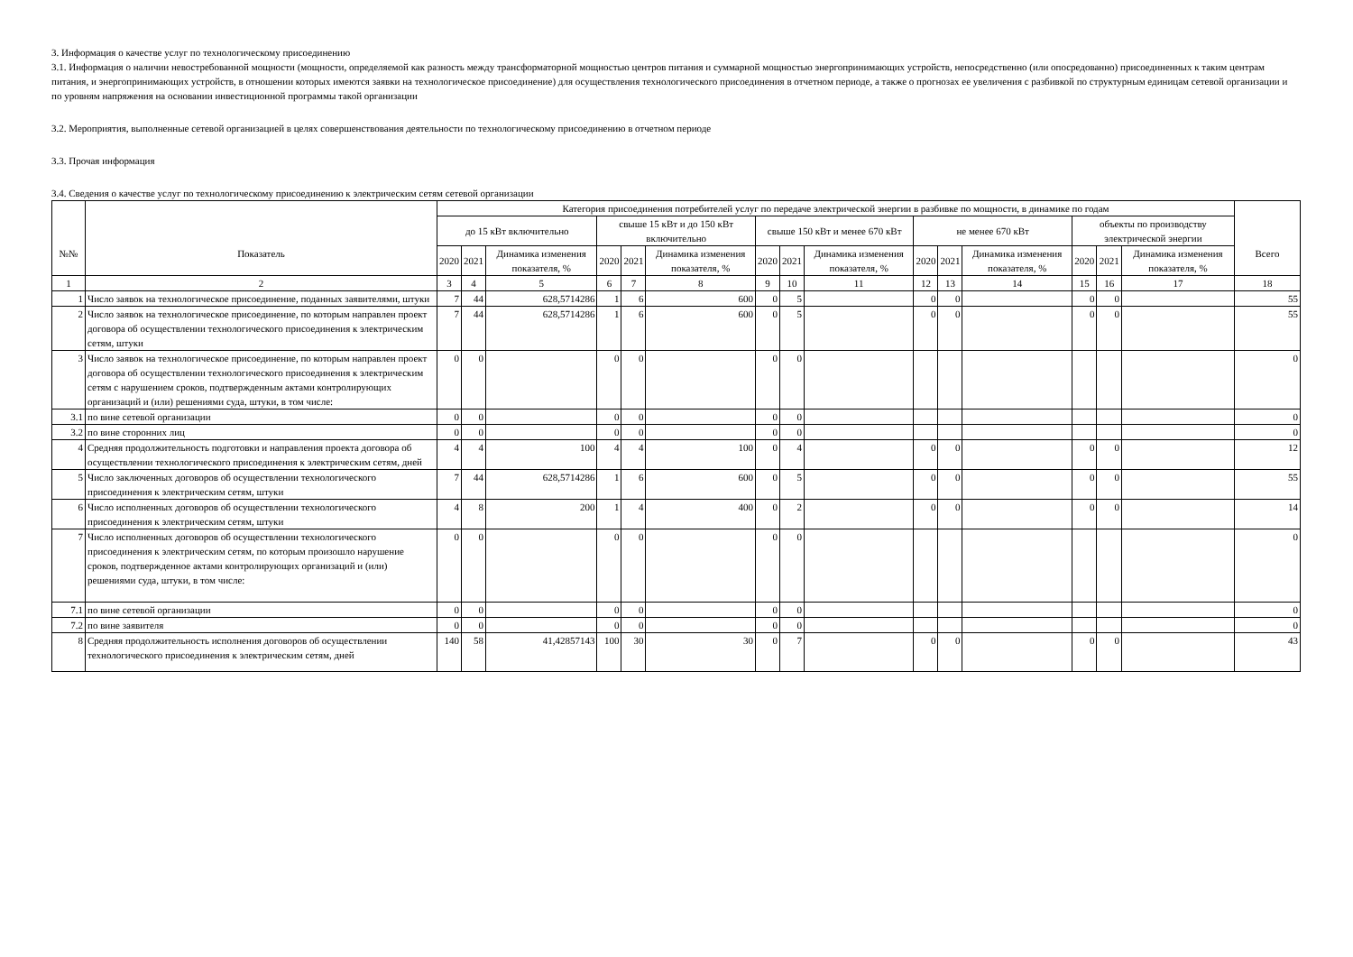3. Информация о качестве услуг по технологическому присоединению
3.1. Информация о наличии невостребованной мощности (мощности, определяемой как разность между трансформаторной мощностью центров питания и суммарной мощностью энергопринимающих устройств, непосредственно (или опосредованно) присоединенных к таким центрам питания, и энергопринимающих устройств, в отношении которых имеются заявки на технологическое присоединение) для осуществления технологического присоединения в отчетном периоде, а также о прогнозах ее увеличения с разбивкой по структурным единицам сетевой организации и по уровням напряжения на основании инвестиционной программы такой организации
3.2. Мероприятия, выполненные сетевой организацией в целях совершенствования деятельности по технологическому присоединению в отчетном периоде
3.3. Прочая информация
3.4. Сведения о качестве услуг по технологическому присоединению к электрическим сетям сетевой организации
| №№ | Показатель | Категория присоединения потребителей услуг по передаче электрической энергии в разбивке по мощности, в динамике по годам | | | | | | | | | | | | | | | Всего |
| --- | --- | --- | --- | --- | --- | --- | --- | --- | --- | --- | --- | --- | --- | --- | --- | --- | --- |
| | | до 15 кВт включительно | | | свыше 15 кВт и до 150 кВт включительно | | | свыше 150 кВт и менее 670 кВт | | | не менее 670 кВт | | | объекты по производству электрической энергии | | | |
| | | 2020 | 2021 | Динамика изменения показателя, % | 2020 | 2021 | Динамика изменения показателя, % | 2020 | 2021 | Динамика изменения показателя, % | 2020 | 2021 | Динамика изменения показателя, % | 2020 | 2021 | Динамика изменения показателя, % | |
| 1 | 2 | 3 | 4 | 5 | 6 | 7 | 8 | 9 | 10 | 11 | 12 | 13 | 14 | 15 | 16 | 17 | 18 |
| 1 | Число заявок на технологическое присоединение, поданных заявителями, штуки | 7 | 44 | 628,5714286 | 1 | 6 | 600 | 0 | 5 | | 0 | 0 | | 0 | 0 | | 55 |
| 2 | Число заявок на технологическое присоединение, по которым направлен проект договора об осуществлении технологического присоединения к электрическим сетям, штуки | 7 | 44 | 628,5714286 | 1 | 6 | 600 | 0 | 5 | | 0 | 0 | | 0 | 0 | | 55 |
| 3 | Число заявок на технологическое присоединение, по которым направлен проект договора об осуществлении технологического присоединения к электрическим сетям с нарушением сроков, подтвержденным актами контролирующих организаций и (или) решениями суда, штуки, в том числе: | 0 | 0 | | 0 | 0 | | 0 | 0 | | | | | | | | 0 |
| 3.1 | по вине сетевой организации | 0 | 0 | | 0 | 0 | | 0 | 0 | | | | | | | | 0 |
| 3.2 | по вине сторонних лиц | 0 | 0 | | 0 | 0 | | 0 | 0 | | | | | | | | 0 |
| 4 | Средняя продолжительность подготовки и направления проекта договора об осуществлении технологического присоединения к электрическим сетям, дней | 4 | 4 | 100 | 4 | 4 | 100 | 0 | 4 | | 0 | 0 | | 0 | 0 | | 12 |
| 5 | Число заключенных договоров об осуществлении технологического присоединения к электрическим сетям, штуки | 7 | 44 | 628,5714286 | 1 | 6 | 600 | 0 | 5 | | 0 | 0 | | 0 | 0 | | 55 |
| 6 | Число исполненных договоров об осуществлении технологического присоединения к электрическим сетям, штуки | 4 | 8 | 200 | 1 | 4 | 400 | 0 | 2 | | 0 | 0 | | 0 | 0 | | 14 |
| 7 | Число исполненных договоров об осуществлении технологического присоединения к электрическим сетям, по которым произошло нарушение сроков, подтвержденное актами контролирующих организаций и (или) решениями суда, штуки, в том числе: | 0 | 0 | | 0 | 0 | | 0 | 0 | | | | | | | | 0 |
| 7.1 | по вине сетевой организации | 0 | 0 | | 0 | 0 | | 0 | 0 | | | | | | | | 0 |
| 7.2 | по вине заявителя | 0 | 0 | | 0 | 0 | | 0 | 0 | | | | | | | | 0 |
| 8 | Средняя продолжительность исполнения договоров об осуществлении технологического присоединения к электрическим сетям, дней | 140 | 58 | 41,42857143 | 100 | 30 | 30 | 0 | 7 | | 0 | 0 | | 0 | 0 | | 43 |